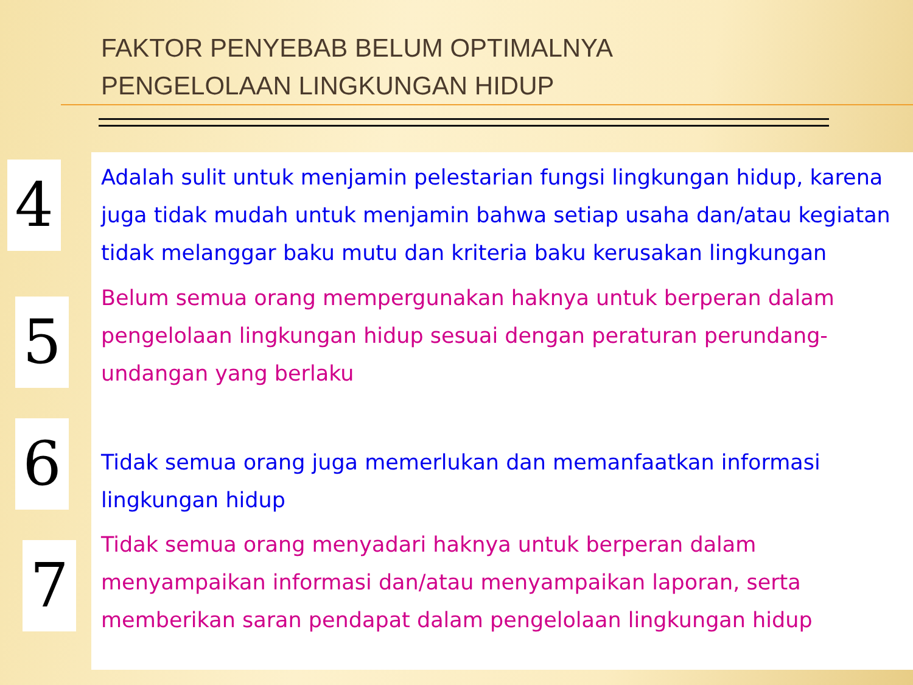FAKTOR PENYEBAB BELUM OPTIMALNYA
PENGELOLAAN LINGKUNGAN HIDUP
4
Adalah sulit untuk menjamin pelestarian fungsi lingkungan hidup, karena juga tidak mudah untuk menjamin bahwa setiap usaha dan/atau kegiatan tidak melanggar baku mutu dan kriteria baku kerusakan lingkungan
5
Belum semua orang mempergunakan haknya untuk berperan dalam pengelolaan lingkungan hidup sesuai dengan peraturan perundang-undangan yang berlaku
6
Tidak semua orang juga memerlukan dan memanfaatkan informasi lingkungan hidup
7
Tidak semua orang menyadari haknya untuk berperan dalam menyampaikan informasi dan/atau menyampaikan laporan, serta memberikan saran pendapat dalam pengelolaan lingkungan hidup